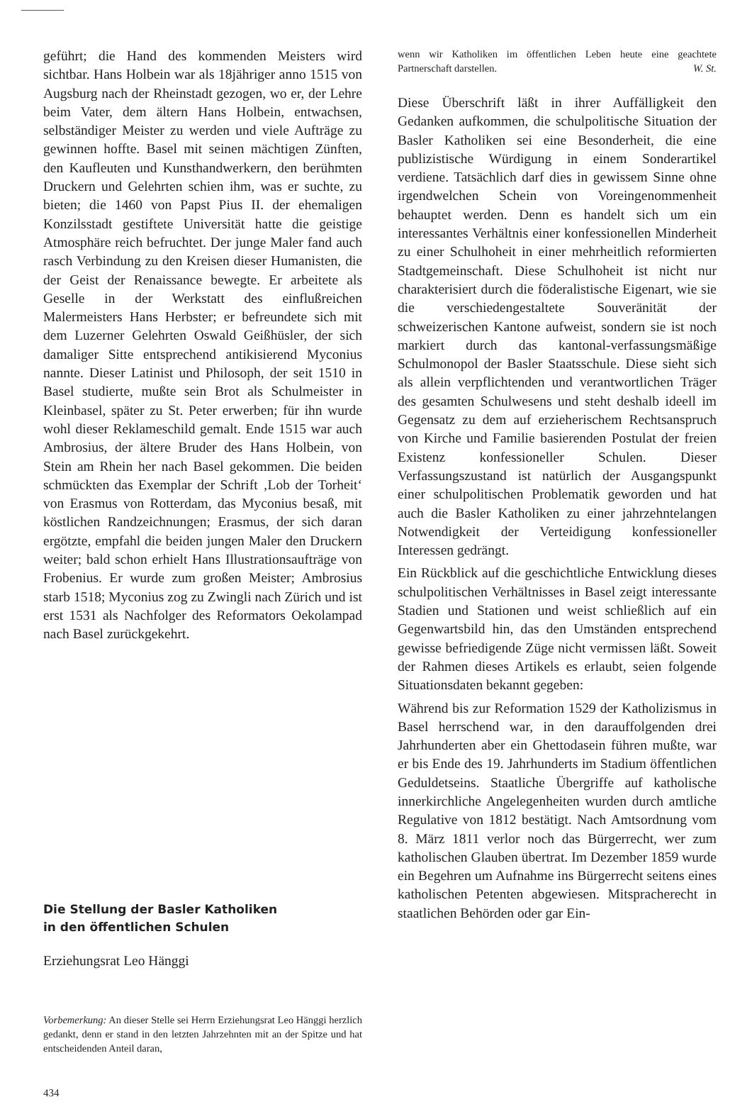geführt; die Hand des kommenden Meisters wird sichtbar. Hans Holbein war als 18jähriger anno 1515 von Augsburg nach der Rheinstadt gezogen, wo er, der Lehre beim Vater, dem ältern Hans Holbein, entwachsen, selbständiger Meister zu werden und viele Aufträge zu gewinnen hoffte. Basel mit seinen mächtigen Zünften, den Kaufleuten und Kunsthandwerkern, den berühmten Druckern und Gelehrten schien ihm, was er suchte, zu bieten; die 1460 von Papst Pius II. der ehemaligen Konzilsstadt gestiftete Universität hatte die geistige Atmosphäre reich befruchtet. Der junge Maler fand auch rasch Verbindung zu den Kreisen dieser Humanisten, die der Geist der Renaissance bewegte. Er arbeitete als Geselle in der Werkstatt des einflußreichen Malermeisters Hans Herbster; er befreundete sich mit dem Luzerner Gelehrten Oswald Geißhüsler, der sich damaliger Sitte entsprechend antikisierend Myconius nannte. Dieser Latinist und Philosoph, der seit 1510 in Basel studierte, mußte sein Brot als Schulmeister in Kleinbasel, später zu St. Peter erwerben; für ihn wurde wohl dieser Reklameschild gemalt. Ende 1515 war auch Ambrosius, der ältere Bruder des Hans Holbein, von Stein am Rhein her nach Basel gekommen. Die beiden schmückten das Exemplar der Schrift ‚Lob der Torheit‘ von Erasmus von Rotterdam, das Myconius besaß, mit köstlichen Randzeichnungen; Erasmus, der sich daran ergötzte, empfahl die beiden jungen Maler den Druckern weiter; bald schon erhielt Hans Illustrationsaufträge von Frobenius. Er wurde zum großen Meister; Ambrosius starb 1518; Myconius zog zu Zwingli nach Zürich und ist erst 1531 als Nachfolger des Reformators Oekolampad nach Basel zurückgekehrt.
Die Stellung der Basler Katholiken
in den öffentlichen Schulen
Erziehungsrat Leo Hänggi
Vorbemerkung: An dieser Stelle sei Herrn Erziehungsrat Leo Hänggi herzlich gedankt, denn er stand in den letzten Jahrzehnten mit an der Spitze und hat entscheidenden Anteil daran,
434
wenn wir Katholiken im öffentlichen Leben heute eine geachtete Partnerschaft darstellen. W. St.
Diese Überschrift läßt in ihrer Auffälligkeit den Gedanken aufkommen, die schulpolitische Situation der Basler Katholiken sei eine Besonderheit, die eine publizistische Würdigung in einem Sonderartikel verdiene. Tatsächlich darf dies in gewissem Sinne ohne irgendwelchen Schein von Voreingenommenheit behauptet werden. Denn es handelt sich um ein interessantes Verhältnis einer konfessionellen Minderheit zu einer Schulhoheit in einer mehrheitlich reformierten Stadtgemeinschaft. Diese Schulhoheit ist nicht nur charakterisiert durch die föderalistische Eigenart, wie sie die verschiedengestaltete Souveränität der schweizerischen Kantone aufweist, sondern sie ist noch markiert durch das kantonal-verfassungsmäßige Schulmonopol der Basler Staatsschule. Diese sieht sich als allein verpflichtenden und verantwortlichen Träger des gesamten Schulwesens und steht deshalb ideell im Gegensatz zu dem auf erzieherischem Rechtsanspruch von Kirche und Familie basierenden Postulat der freien Existenz konfessioneller Schulen. Dieser Verfassungszustand ist natürlich der Ausgangspunkt einer schulpolitischen Problematik geworden und hat auch die Basler Katholiken zu einer jahrzehntelangen Notwendigkeit der Verteidigung konfessioneller Interessen gedrängt.
Ein Rückblick auf die geschichtliche Entwicklung dieses schulpolitischen Verhältnisses in Basel zeigt interessante Stadien und Stationen und weist schließlich auf ein Gegenwartsbild hin, das den Umständen entsprechend gewisse befriedigende Züge nicht vermissen läßt. Soweit der Rahmen dieses Artikels es erlaubt, seien folgende Situationsdaten bekannt gegeben:
Während bis zur Reformation 1529 der Katholizismus in Basel herrschend war, in den darauffolgenden drei Jahrhunderten aber ein Ghettodasein führen mußte, war er bis Ende des 19. Jahrhunderts im Stadium öffentlichen Geduldetseins. Staatliche Übergriffe auf katholische innerkirchliche Angelegenheiten wurden durch amtliche Regulative von 1812 bestätigt. Nach Amtsordnung vom 8. März 1811 verlor noch das Bürgerrecht, wer zum katholischen Glauben übertrat. Im Dezember 1859 wurde ein Begehren um Aufnahme ins Bürgerrecht seitens eines katholischen Petenten abgewiesen. Mitspracherecht in staatlichen Behörden oder gar Ein-